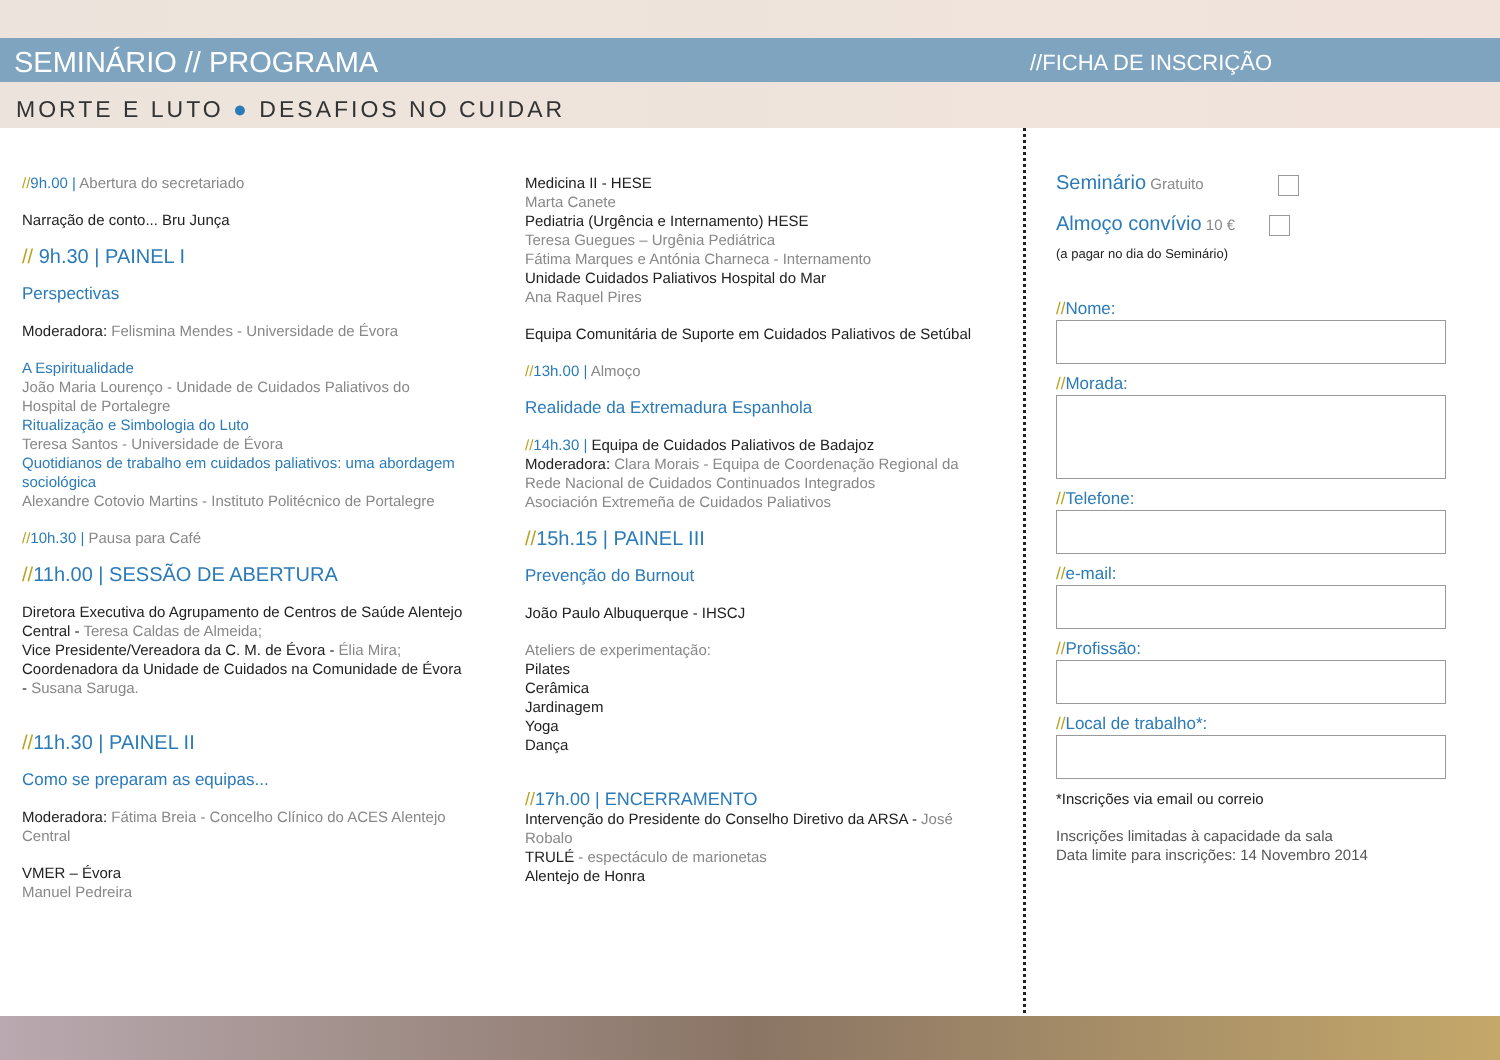SEMINÁRIO // PROGRAMA
MORTE E LUTO ● DESAFIOS NO CUIDAR
//FICHA DE INSCRIÇÃO
//9h.00 | Abertura do secretariado
Narração de conto... Bru Junça
// 9h.30 | PAINEL I
Perspectivas
Moderadora: Felismina Mendes - Universidade de Évora
A Espiritualidade
João Maria Lourenço - Unidade de Cuidados Paliativos do Hospital de Portalegre
Ritualização e Simbologia do Luto
Teresa Santos - Universidade de Évora
Quotidianos de trabalho em cuidados paliativos: uma abordagem sociológica
Alexandre Cotovio Martins - Instituto Politécnico de Portalegre
//10h.30 | Pausa para Café
//11h.00 | SESSÃO DE ABERTURA
Diretora Executiva do Agrupamento de Centros de Saúde Alentejo Central - Teresa Caldas de Almeida;
Vice Presidente/Vereadora da C. M. de Évora - Élia Mira;
Coordenadora da Unidade de Cuidados na Comunidade de Évora - Susana Saruga.
//11h.30 | PAINEL II
Como se preparam as equipas...
Moderadora: Fátima Breia - Concelho Clínico do ACES Alentejo Central
VMER – Évora
Manuel Pedreira
Medicina II - HESE
Marta Canete
Pediatria (Urgência e Internamento) HESE
Teresa Guegues – Urgênia Pediátrica
Fátima Marques e Antónia Charneca - Internamento
Unidade Cuidados Paliativos Hospital do Mar
Ana Raquel Pires
Equipa Comunitária de Suporte em Cuidados Paliativos de Setúbal
//13h.00 | Almoço
Realidade da Extremadura Espanhola
//14h.30 | Equipa de Cuidados Paliativos de Badajoz
Moderadora: Clara Morais - Equipa de Coordenação Regional da Rede Nacional de Cuidados Continuados Integrados
Asociación Extremeña de Cuidados Paliativos
//15h.15 | PAINEL III
Prevenção do Burnout
João Paulo Albuquerque - IHSCJ
Ateliers de experimentação:
Pilates
Cerâmica
Jardinagem
Yoga
Dança
//17h.00 | ENCERRAMENTO
Intervenção do Presidente do Conselho Diretivo da ARSA - José Robalo
TRULÉ - espectáculo de marionetas
Alentejo de Honra
Seminário Gratuito
Almoço convívio 10 €
(a pagar no dia do Seminário)
//Nome:
//Morada:
//Telefone:
//e-mail:
//Profissão:
//Local de trabalho*:
*Inscrições via email ou correio
Inscrições limitadas à capacidade da sala
Data limite para inscrições: 14 Novembro 2014